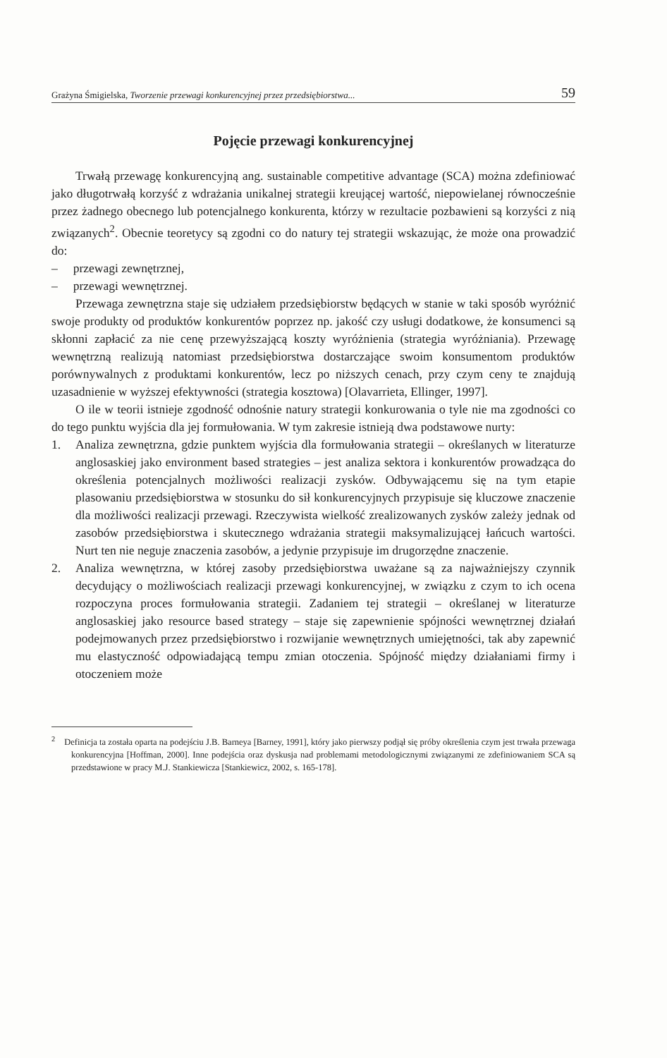Grażyna Śmigielska, Tworzenie przewagi konkurencyjnej przez przedsiębiorstwa... 59
Pojęcie przewagi konkurencyjnej
Trwałą przewagę konkurencyjną ang. sustainable competitive advantage (SCA) można zdefiniować jako długotrwałą korzyść z wdrażania unikalnej strategii kreującej wartość, niepowielanej równocześnie przez żadnego obecnego lub potencjalnego konkurenta, którzy w rezultacie pozbawieni są korzyści z nią związanych<sup>2</sup>. Obecnie teoretycy są zgodni co do natury tej strategii wskazując, że może ona prowadzić do:
– przewagi zewnętrznej,
– przewagi wewnętrznej.
Przewaga zewnętrzna staje się udziałem przedsiębiorstw będących w stanie w taki sposób wyróżnić swoje produkty od produktów konkurentów poprzez np. jakość czy usługi dodatkowe, że konsumenci są skłonni zapłacić za nie cenę przewyższającą koszty wyróżnienia (strategia wyróżniania). Przewagę wewnętrzną realizują natomiast przedsiębiorstwa dostarczające swoim konsumentom produktów porównywalnych z produktami konkurentów, lecz po niższych cenach, przy czym ceny te znajdują uzasadnienie w wyższej efektywności (strategia kosztowa) [Olavarrieta, Ellinger, 1997].
O ile w teorii istnieje zgodność odnośnie natury strategii konkurowania o tyle nie ma zgodności co do tego punktu wyjścia dla jej formułowania. W tym zakresie istnieją dwa podstawowe nurty:
1. Analiza zewnętrzna, gdzie punktem wyjścia dla formułowania strategii – określanych w literaturze anglosaskiej jako environment based strategies – jest analiza sektora i konkurentów prowadząca do określenia potencjalnych możliwości realizacji zysków. Odbywającemu się na tym etapie plasowaniu przedsiębiorstwa w stosunku do sił konkurencyjnych przypisuje się kluczowe znaczenie dla możliwości realizacji przewagi. Rzeczywista wielkość zrealizowanych zysków zależy jednak od zasobów przedsiębiorstwa i skutecznego wdrażania strategii maksymalizującej łańcuch wartości. Nurt ten nie neguje znaczenia zasobów, a jedynie przypisuje im drugorzędne znaczenie.
2. Analiza wewnętrzna, w której zasoby przedsiębiorstwa uważane są za najważniejszy czynnik decydujący o możliwościach realizacji przewagi konkurencyjnej, w związku z czym to ich ocena rozpoczyna proces formułowania strategii. Zadaniem tej strategii – określanej w literaturze anglosaskiej jako resource based strategy – staje się zapewnienie spójności wewnętrznej działań podejmowanych przez przedsiębiorstwo i rozwijanie wewnętrznych umiejętności, tak aby zapewnić mu elastyczność odpowiadającą tempu zmian otoczenia. Spójność między działaniami firmy i otoczeniem może
<sup>2</sup> Definicja ta została oparta na podejściu J.B. Barneya [Barney, 1991], który jako pierwszy podjął się próby określenia czym jest trwała przewaga konkurencyjna [Hoffman, 2000]. Inne podejścia oraz dyskusja nad problemami metodologicznymi związanymi ze zdefiniowaniem SCA są przedstawione w pracy M.J. Stankiewicza [Stankiewicz, 2002, s. 165-178].